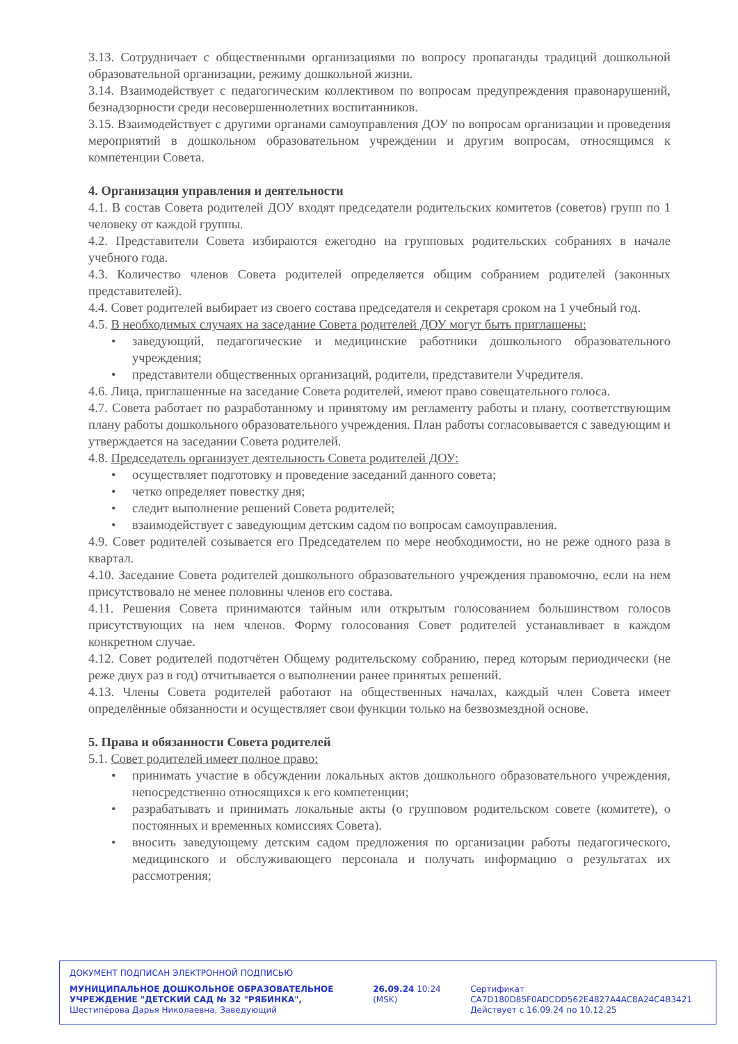3.13. Сотрудничает с общественными организациями по вопросу пропаганды традиций дошкольной образовательной организации, режиму дошкольной жизни.
3.14. Взаимодействует с педагогическим коллективом по вопросам предупреждения правонарушений, безнадзорности среди несовершеннолетних воспитанников.
3.15. Взаимодействует с другими органами самоуправления ДОУ по вопросам организации и проведения мероприятий в дошкольном образовательном учреждении и другим вопросам, относящимся к компетенции Совета.
4. Организация управления и деятельности
4.1. В состав Совета родителей ДОУ входят председатели родительских комитетов (советов) групп по 1 человеку от каждой группы.
4.2. Представители Совета избираются ежегодно на групповых родительских собраниях в начале учебного года.
4.3. Количество членов Совета родителей определяется общим собранием родителей (законных представителей).
4.4. Совет родителей выбирает из своего состава председателя и секретаря сроком на 1 учебный год.
4.5. В необходимых случаях на заседание Совета родителей ДОУ могут быть приглашены:
• заведующий, педагогические и медицинские работники дошкольного образовательного учреждения;
• представители общественных организаций, родители, представители Учредителя.
4.6. Лица, приглашенные на заседание Совета родителей, имеют право совещательного голоса.
4.7. Совета работает по разработанному и принятому им регламенту работы и плану, соответствующим плану работы дошкольного образовательного учреждения. План работы согласовывается с заведующим и утверждается на заседании Совета родителей.
4.8. Председатель организует деятельность Совета родителей ДОУ:
• осуществляет подготовку и проведение заседаний данного совета;
• четко определяет повестку дня;
• следит выполнение решений Совета родителей;
• взаимодействует с заведующим детским садом по вопросам самоуправления.
4.9. Совет родителей созывается его Председателем по мере необходимости, но не реже одного раза в квартал.
4.10. Заседание Совета родителей дошкольного образовательного учреждения правомочно, если на нем присутствовало не менее половины членов его состава.
4.11. Решения Совета принимаются тайным или открытым голосованием большинством голосов присутствующих на нем членов. Форму голосования Совет родителей устанавливает в каждом конкретном случае.
4.12. Совет родителей подотчётен Общему родительскому собранию, перед которым периодически (не реже двух раз в год) отчитывается о выполнении ранее принятых решений.
4.13. Члены Совета родителей работают на общественных началах, каждый член Совета имеет определённые обязанности и осуществляет свои функции только на безвозмездной основе.
5. Права и обязанности Совета родителей
5.1. Совет родителей имеет полное право:
• принимать участие в обсуждении локальных актов дошкольного образовательного учреждения, непосредственно относящихся к его компетенции;
• разрабатывать и принимать локальные акты (о групповом родительском совете (комитете), о постоянных и временных комиссиях Совета).
• вносить заведующему детским садом предложения по организации работы педагогического, медицинского и обслуживающего персонала и получать информацию о результатах их рассмотрения;
ДОКУМЕНТ ПОДПИСАН ЭЛЕКТРОННОЙ ПОДПИСЬЮ
МУНИЦИПАЛЬНОЕ ДОШКОЛЬНОЕ ОБРАЗОВАТЕЛЬНОЕ УЧРЕЖДЕНИЕ "ДЕТСКИЙ САД № 32 "РЯБИНКА", Шестипёрова Дарья Николаевна, Заведующий
26.09.24 10:24 (MSK)
Сертификат CA7D180D85F0ADCDD562E4827A4AC8A24C4B3421
Действует с 16.09.24 по 10.12.25